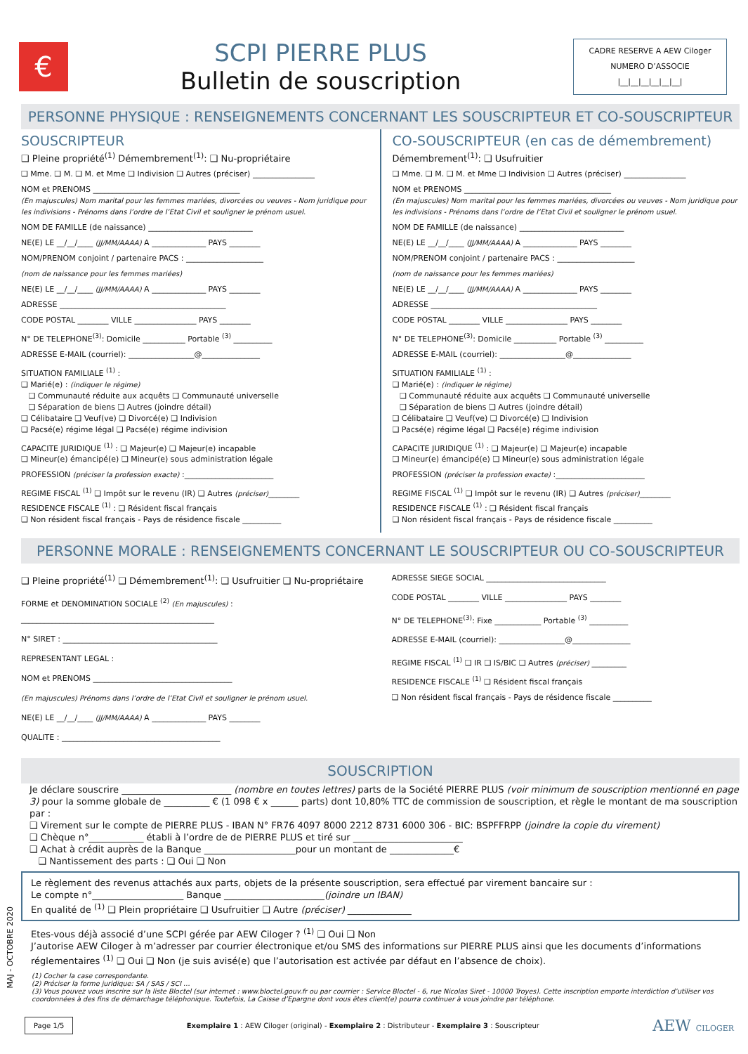€
SCPI PIERRE PLUS
Bulletin de souscription
CADRE RESERVE A AEW Ciloger
NUMERO D’ASSOCIE
|__|__|__|__|__|__|
PERSONNE PHYSIQUE : RENSEIGNEMENTS CONCERNANT LES SOUSCRIPTEUR ET CO-SOUSCRIPTEUR
SOUSCRIPTEUR
❑ Pleine propriété<sup>(1)</sup> Démembrement<sup>(1)</sup>: ❑ Nu-propriétaire
❑ Mme. ❑ M. ❑ M. et Mme ❑ Indivision ❑ Autres (préciser) ________________
NOM et PRENOMS ______________________________________
(En majuscules) Nom marital pour les femmes mariées, divorcées ou veuves - Nom juridique pour les indivisions - Prénoms dans l’ordre de l’Etat Civil et souligner le prénom usuel.
NOM DE FAMILLE (de naissance) ___________________________
NE(E) LE __/__/____ (JJ/MM/AAAA) A ______________ PAYS ________
NOM/PRENOM conjoint / partenaire PACS : ____________________
(nom de naissance pour les femmes mariées)
NE(E) LE __/__/____ (JJ/MM/AAAA) A ______________ PAYS ________
ADRESSE ___________________________________________
CODE POSTAL ________ VILLE ________________ PAYS ________
N° DE TELEPHONE<sup>(3)</sup>: Domicile ___________ Portable <sup>(3)</sup> __________
ADRESSE E-MAIL (courriel): _________________@_______________
SITUATION FAMILIALE <sup>(1)</sup> :
❑ Marié(e) : (indiquer le régime)
❑ Communauté réduite aux acquêts ❑ Communauté universelle
❑ Séparation de biens ❑ Autres (joindre détail)
❑ Célibataire ❑ Veuf(ve) ❑ Divorcé(e) ❑ Indivision
❑ Pacsé(e) régime légal ❑ Pacsé(e) régime indivision
CAPACITE JURIDIQUE <sup>(1)</sup> : ❑ Majeur(e) ❑ Majeur(e) incapable
❑ Mineur(e) émancipé(e) ❑ Mineur(e) sous administration légale
PROFESSION (préciser la profession exacte) :_______________________
REGIME FISCAL <sup>(1)</sup> ❑ Impôt sur le revenu (IR) ❑ Autres (préciser)________
RESIDENCE FISCALE <sup>(1)</sup> : ❑ Résident fiscal français
❑ Non résident fiscal français - Pays de résidence fiscale __________
CO-SOUSCRIPTEUR (en cas de démembrement)
Démembrement<sup>(1)</sup>: ❑ Usufruitier
❑ Mme. ❑ M. ❑ M. et Mme ❑ Indivision ❑ Autres (préciser) ________________
NOM et PRENOMS ______________________________________
(En majuscules) Nom marital pour les femmes mariées, divorcées ou veuves - Nom juridique pour les indivisions - Prénoms dans l’ordre de l’Etat Civil et souligner le prénom usuel.
NOM DE FAMILLE (de naissance) ___________________________
NE(E) LE __/__/____ (JJ/MM/AAAA) A ______________ PAYS ________
NOM/PRENOM conjoint / partenaire PACS : ____________________
(nom de naissance pour les femmes mariées)
NE(E) LE __/__/____ (JJ/MM/AAAA) A ______________ PAYS ________
ADRESSE ___________________________________________
CODE POSTAL ________ VILLE ________________ PAYS ________
N° DE TELEPHONE<sup>(3)</sup>: Domicile ___________ Portable <sup>(3)</sup> __________
ADRESSE E-MAIL (courriel): _________________@_______________
SITUATION FAMILIALE <sup>(1)</sup> :
❑ Marié(e) : (indiquer le régime)
❑ Communauté réduite aux acquêts ❑ Communauté universelle
❑ Séparation de biens ❑ Autres (joindre détail)
❑ Célibataire ❑ Veuf(ve) ❑ Divorcé(e) ❑ Indivision
❑ Pacsé(e) régime légal ❑ Pacsé(e) régime indivision
CAPACITE JURIDIQUE <sup>(1)</sup> : ❑ Majeur(e) ❑ Majeur(e) incapable
❑ Mineur(e) émancipé(e) ❑ Mineur(e) sous administration légale
PROFESSION (préciser la profession exacte) :_______________________
REGIME FISCAL <sup>(1)</sup> ❑ Impôt sur le revenu (IR) ❑ Autres (préciser)________
RESIDENCE FISCALE <sup>(1)</sup> : ❑ Résident fiscal français
❑ Non résident fiscal français - Pays de résidence fiscale __________
PERSONNE MORALE : RENSEIGNEMENTS CONCERNANT LE SOUSCRIPTEUR OU CO-SOUSCRIPTEUR
❑ Pleine propriété<sup>(1)</sup> ❑ Démembrement<sup>(1)</sup>: ❑ Usufruitier ❑ Nu-propriétaire
FORME et DENOMINATION SOCIALE <sup>(2)</sup> (En majuscules) :
__________________________________________________
N° SIRET : ________________________________________
REPRESENTANT LEGAL :
NOM et PRENOMS ____________________________________
(En majuscules) Prénoms dans l’ordre de l’Etat Civil et souligner le prénom usuel.
NE(E) LE __/__/____ (JJ/MM/AAAA) A ______________ PAYS ________
QUALITE : _________________________________________
ADRESSE SIEGE SOCIAL _______________________________
CODE POSTAL ________ VILLE ________________ PAYS ________
N° DE TELEPHONE<sup>(3)</sup>: Fixe ____________ Portable <sup>(3)</sup> __________
ADRESSE E-MAIL (courriel): _________________@_______________
REGIME FISCAL <sup>(1)</sup> ❑ IR ❑ IS/BIC ❑ Autres (préciser) _________
RESIDENCE FISCALE <sup>(1)</sup> ❑ Résident fiscal français
❑ Non résident fiscal français - Pays de résidence fiscale __________
SOUSCRIPTION
Je déclare souscrire ________________________ (nombre en toutes lettres) parts de la Société PIERRE PLUS (voir minimum de souscription mentionné en page 3) pour la somme globale de __________ € (1 098 € x ______ parts) dont 10,80% TTC de commission de souscription, et règle le montant de ma souscription par :
❑ Virement sur le compte de PIERRE PLUS - IBAN N° FR76 4097 8000 2212 8731 6000 306 - BIC: BSPFFRPP (joindre la copie du virement)
❑ Chèque n°____________ établi à l’ordre de de PIERRE PLUS et tiré sur ________________________
❑ Achat à crédit auprès de la Banque ____________________pour un montant de ______________€
❑ Nantissement des parts : ❑ Oui ❑ Non
Le règlement des revenus attachés aux parts, objets de la présente souscription, sera effectué par virement bancaire sur :
Le compte n°____________________ Banque ______________________(joindre un IBAN)
En qualité de <sup>(1)</sup> ❑ Plein propriétaire ❑ Usufruitier ❑ Autre (préciser) ______________
Etes-vous déjà associé d’une SCPI gérée par AEW Ciloger ? <sup>(1)</sup> ❑ Oui ❑ Non
J’autorise AEW Ciloger à m’adresser par courrier électronique et/ou SMS des informations sur PIERRE PLUS ainsi que les documents d’informations réglementaires <sup>(1)</sup> ❑ Oui ❑ Non (je suis avisé(e) que l’autorisation est activée par défaut en l’absence de choix).
(1) Cocher la case correspondante.
(2) Préciser la forme juridique: SA / SAS / SCI …
(3) Vous pouvez vous inscrire sur la liste Bloctel (sur internet : www.bloctel.gouv.fr ou par courrier : Service Bloctel - 6, rue Nicolas Siret - 10000 Troyes). Cette inscription emporte interdiction d’utiliser vos coordonnées à des fins de démarchage téléphonique. Toutefois, La Caisse d’Epargne dont vous êtes client(e) pourra continuer à vous joindre par téléphone.
Page 1/5 Exemplaire 1 : AEW Ciloger (original) - Exemplaire 2 : Distributeur - Exemplaire 3 : Souscripteur AEW CILOGER
MAJ - OCTOBRE 2020